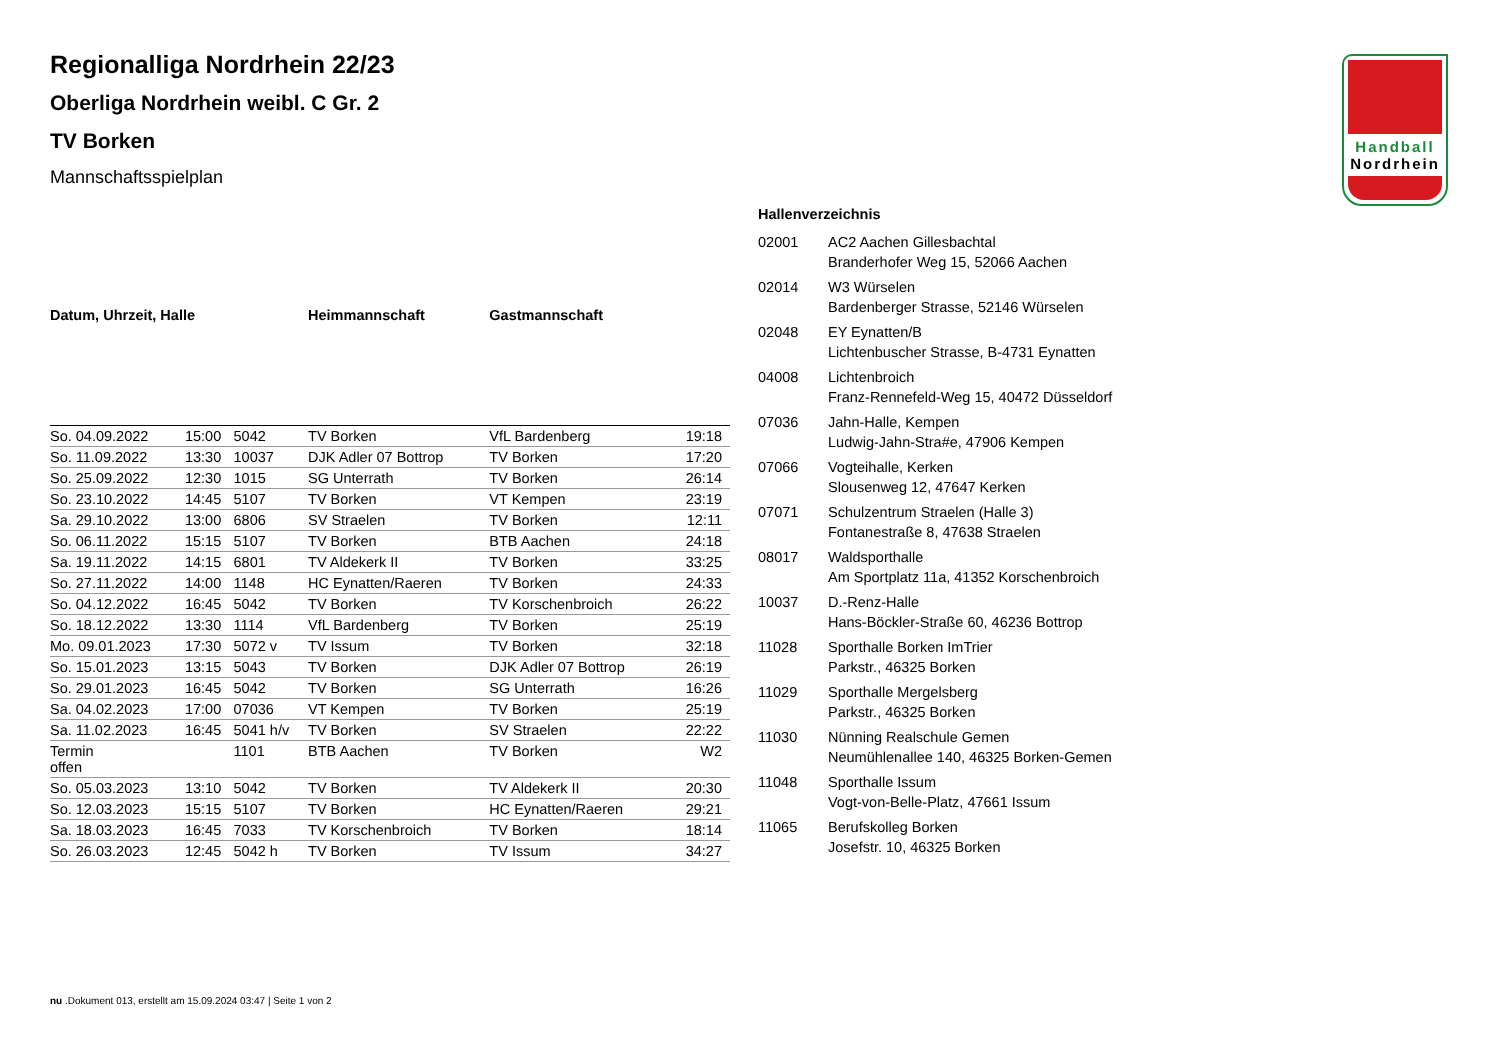Handball
Nordrhein
Regionalliga Nordrhein 22/23
Oberliga Nordrhein weibl. C Gr. 2
TV Borken
Mannschaftsspielplan
| Datum, Uhrzeit, Halle | | | Heimmannschaft | Gastmannschaft | |
| --- | --- | --- | --- | --- | --- |
| So. 04.09.2022 | 15:00 | 5042 | TV Borken | VfL Bardenberg | 19:18 |
| So. 11.09.2022 | 13:30 | 10037 | DJK Adler 07 Bottrop | TV Borken | 17:20 |
| So. 25.09.2022 | 12:30 | 1015 | SG Unterrath | TV Borken | 26:14 |
| So. 23.10.2022 | 14:45 | 5107 | TV Borken | VT Kempen | 23:19 |
| Sa. 29.10.2022 | 13:00 | 6806 | SV Straelen | TV Borken | 12:11 |
| So. 06.11.2022 | 15:15 | 5107 | TV Borken | BTB Aachen | 24:18 |
| Sa. 19.11.2022 | 14:15 | 6801 | TV Aldekerk II | TV Borken | 33:25 |
| So. 27.11.2022 | 14:00 | 1148 | HC Eynatten/Raeren | TV Borken | 24:33 |
| So. 04.12.2022 | 16:45 | 5042 | TV Borken | TV Korschenbroich | 26:22 |
| So. 18.12.2022 | 13:30 | 1114 | VfL Bardenberg | TV Borken | 25:19 |
| Mo. 09.01.2023 | 17:30 | 5072 v | TV Issum | TV Borken | 32:18 |
| So. 15.01.2023 | 13:15 | 5043 | TV Borken | DJK Adler 07 Bottrop | 26:19 |
| So. 29.01.2023 | 16:45 | 5042 | TV Borken | SG Unterrath | 16:26 |
| Sa. 04.02.2023 | 17:00 | 07036 | VT Kempen | TV Borken | 25:19 |
| Sa. 11.02.2023 | 16:45 | 5041 h/v | TV Borken | SV Straelen | 22:22 |
| Termin offen | | 1101 | BTB Aachen | TV Borken | W2 |
| So. 05.03.2023 | 13:10 | 5042 | TV Borken | TV Aldekerk II | 20:30 |
| So. 12.03.2023 | 15:15 | 5107 | TV Borken | HC Eynatten/Raeren | 29:21 |
| Sa. 18.03.2023 | 16:45 | 7033 | TV Korschenbroich | TV Borken | 18:14 |
| So. 26.03.2023 | 12:45 | 5042 h | TV Borken | TV Issum | 34:27 |
Hallenverzeichnis
| 02001 | AC2 Aachen Gillesbachtal Branderhofer Weg 15, 52066 Aachen |
| 02014 | W3 Würselen Bardenberger Strasse, 52146 Würselen |
| 02048 | EY Eynatten/B Lichtenbuscher Strasse, B-4731 Eynatten |
| 04008 | Lichtenbroich Franz-Rennefeld-Weg 15, 40472 Düsseldorf |
| 07036 | Jahn-Halle, Kempen Ludwig-Jahn-Stra#e, 47906 Kempen |
| 07066 | Vogteihalle, Kerken Slousenweg 12, 47647 Kerken |
| 07071 | Schulzentrum Straelen (Halle 3) Fontanestraße 8, 47638 Straelen |
| 08017 | Waldsporthalle Am Sportplatz 11a, 41352 Korschenbroich |
| 10037 | D.-Renz-Halle Hans-Böckler-Straße 60, 46236 Bottrop |
| 11028 | Sporthalle Borken ImTrier Parkstr., 46325 Borken |
| 11029 | Sporthalle Mergelsberg Parkstr., 46325 Borken |
| 11030 | Nünning Realschule Gemen Neumühlenallee 140, 46325 Borken-Gemen |
| 11048 | Sporthalle Issum Vogt-von-Belle-Platz, 47661 Issum |
| 11065 | Berufskolleg Borken Josefstr. 10, 46325 Borken |
nu .Dokument 013, erstellt am 15.09.2024 03:47 | Seite 1 von 2